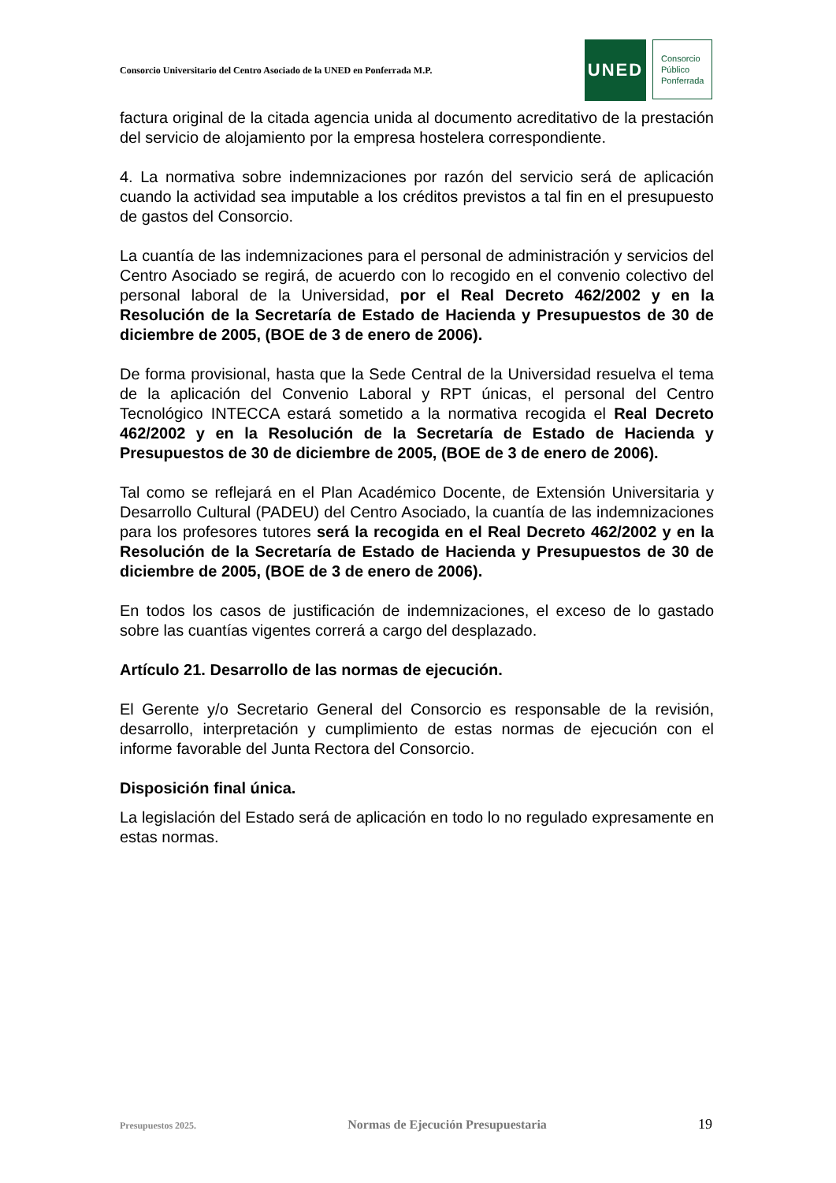Consorcio Universitario del Centro Asociado de la UNED en Ponferrada M.P.
UNED
Consorcio
Público
Ponferrada
factura original de la citada agencia unida al documento acreditativo de la prestación del servicio de alojamiento por la empresa hostelera correspondiente.
4. La normativa sobre indemnizaciones por razón del servicio será de aplicación cuando la actividad sea imputable a los créditos previstos a tal fin en el presupuesto de gastos del Consorcio.
La cuantía de las indemnizaciones para el personal de administración y servicios del Centro Asociado se regirá, de acuerdo con lo recogido en el convenio colectivo del personal laboral de la Universidad, por el Real Decreto 462/2002 y en la Resolución de la Secretaría de Estado de Hacienda y Presupuestos de 30 de diciembre de 2005, (BOE de 3 de enero de 2006).
De forma provisional, hasta que la Sede Central de la Universidad resuelva el tema de la aplicación del Convenio Laboral y RPT únicas, el personal del Centro Tecnológico INTECCA estará sometido a la normativa recogida el Real Decreto 462/2002 y en la Resolución de la Secretaría de Estado de Hacienda y Presupuestos de 30 de diciembre de 2005, (BOE de 3 de enero de 2006).
Tal como se reflejará en el Plan Académico Docente, de Extensión Universitaria y Desarrollo Cultural (PADEU) del Centro Asociado, la cuantía de las indemnizaciones para los profesores tutores será la recogida en el Real Decreto 462/2002 y en la Resolución de la Secretaría de Estado de Hacienda y Presupuestos de 30 de diciembre de 2005, (BOE de 3 de enero de 2006).
En todos los casos de justificación de indemnizaciones, el exceso de lo gastado sobre las cuantías vigentes correrá a cargo del desplazado.
Artículo 21. Desarrollo de las normas de ejecución.
El Gerente y/o Secretario General del Consorcio es responsable de la revisión, desarrollo, interpretación y cumplimiento de estas normas de ejecución con el informe favorable del Junta Rectora del Consorcio.
Disposición final única.
La legislación del Estado será de aplicación en todo lo no regulado expresamente en estas normas.
Presupuestos 2025. Normas de Ejecución Presupuestaria 19